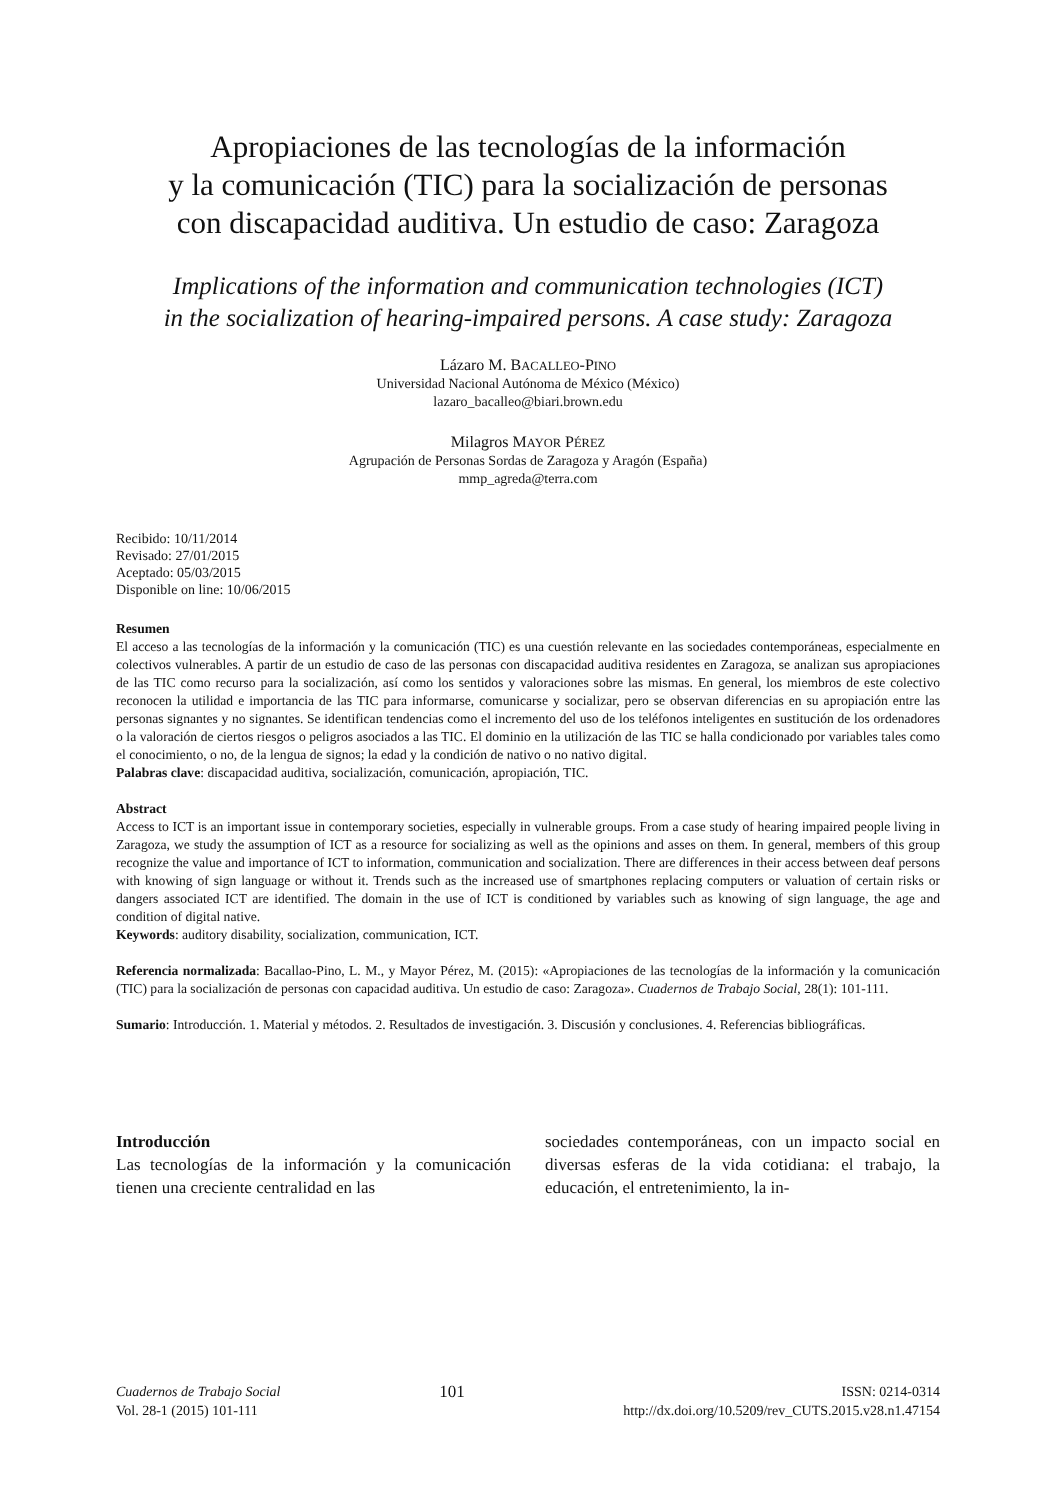Apropiaciones de las tecnologías de la información
y la comunicación (TIC) para la socialización de personas
con discapacidad auditiva. Un estudio de caso: Zaragoza
Implications of the information and communication technologies (ICT)
in the socialization of hearing-impaired persons. A case study: Zaragoza
Lázaro M. BACALLEO-PINO
Universidad Nacional Autónoma de México (México)
lazaro_bacalleo@biari.brown.edu
Milagros MAYOR PÉREZ
Agrupación de Personas Sordas de Zaragoza y Aragón (España)
mmp_agreda@terra.com
Recibido: 10/11/2014
Revisado: 27/01/2015
Aceptado: 05/03/2015
Disponible on line: 10/06/2015
Resumen
El acceso a las tecnologías de la información y la comunicación (TIC) es una cuestión relevante en las sociedades contemporáneas, especialmente en colectivos vulnerables. A partir de un estudio de caso de las personas con discapacidad auditiva residentes en Zaragoza, se analizan sus apropiaciones de las TIC como recurso para la socialización, así como los sentidos y valoraciones sobre las mismas. En general, los miembros de este colectivo reconocen la utilidad e importancia de las TIC para informarse, comunicarse y socializar, pero se observan diferencias en su apropiación entre las personas signantes y no signantes. Se identifican tendencias como el incremento del uso de los teléfonos inteligentes en sustitución de los ordenadores o la valoración de ciertos riesgos o peligros asociados a las TIC. El dominio en la utilización de las TIC se halla condicionado por variables tales como el conocimiento, o no, de la lengua de signos; la edad y la condición de nativo o no nativo digital.
Palabras clave: discapacidad auditiva, socialización, comunicación, apropiación, TIC.
Abstract
Access to ICT is an important issue in contemporary societies, especially in vulnerable groups. From a case study of hearing impaired people living in Zaragoza, we study the assumption of ICT as a resource for socializing as well as the opinions and asses on them. In general, members of this group recognize the value and importance of ICT to information, communication and socialization. There are differences in their access between deaf persons with knowing of sign language or without it. Trends such as the increased use of smartphones replacing computers or valuation of certain risks or dangers associated ICT are identified. The domain in the use of ICT is conditioned by variables such as knowing of sign language, the age and condition of digital native.
Keywords: auditory disability, socialization, communication, ICT.
Referencia normalizada: Bacallao-Pino, L. M., y Mayor Pérez, M. (2015): «Apropiaciones de las tecnologías de la información y la comunicación (TIC) para la socialización de personas con capacidad auditiva. Un estudio de caso: Zaragoza». Cuadernos de Trabajo Social, 28(1): 101-111.
Sumario: Introducción. 1. Material y métodos. 2. Resultados de investigación. 3. Discusión y conclusiones. 4. Referencias bibliográficas.
Introducción
Las tecnologías de la información y la comunicación tienen una creciente centralidad en las
sociedades contemporáneas, con un impacto social en diversas esferas de la vida cotidiana: el trabajo, la educación, el entretenimiento, la in-
Cuadernos de Trabajo Social
Vol. 28-1 (2015) 101-111
101
ISSN: 0214-0314
http://dx.doi.org/10.5209/rev_CUTS.2015.v28.n1.47154